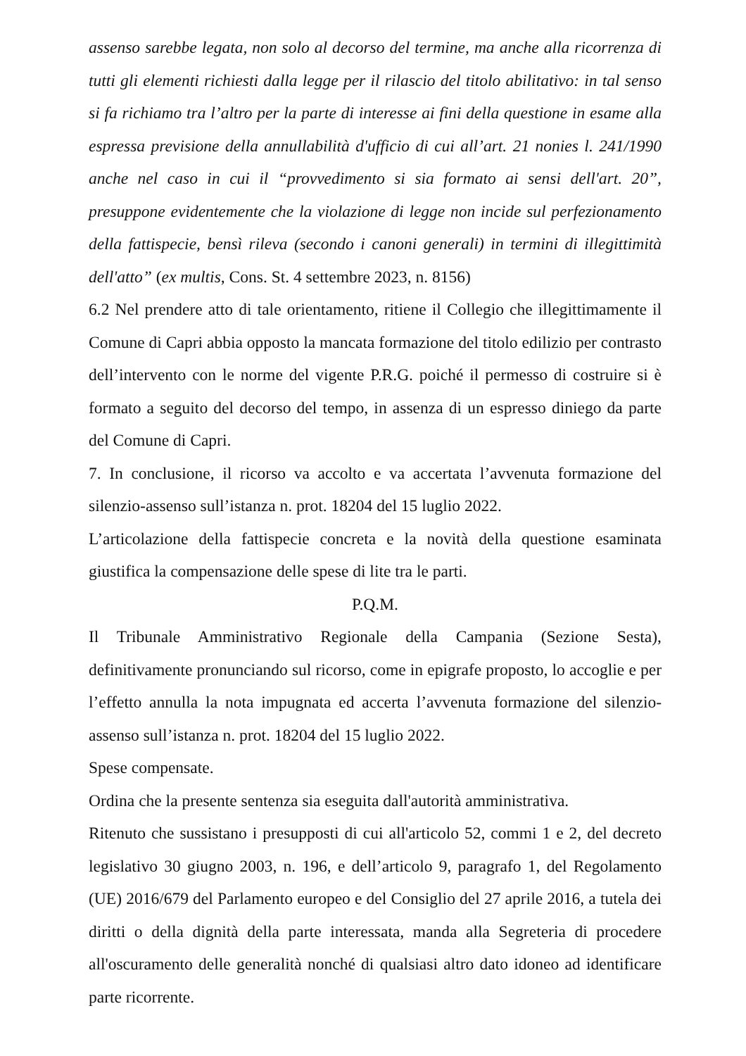assenso sarebbe legata, non solo al decorso del termine, ma anche alla ricorrenza di tutti gli elementi richiesti dalla legge per il rilascio del titolo abilitativo: in tal senso si fa richiamo tra l’altro per la parte di interesse ai fini della questione in esame alla espressa previsione della annullabilità d'ufficio di cui all’art. 21 nonies l. 241/1990 anche nel caso in cui il “provvedimento si sia formato ai sensi dell'art. 20”, presuppone evidentemente che la violazione di legge non incide sul perfezionamento della fattispecie, bensì rileva (secondo i canoni generali) in termini di illegittimità dell'atto” (ex multis, Cons. St. 4 settembre 2023, n. 8156)
6.2 Nel prendere atto di tale orientamento, ritiene il Collegio che illegittimamente il Comune di Capri abbia opposto la mancata formazione del titolo edilizio per contrasto dell’intervento con le norme del vigente P.R.G. poiché il permesso di costruire si è formato a seguito del decorso del tempo, in assenza di un espresso diniego da parte del Comune di Capri.
7. In conclusione, il ricorso va accolto e va accertata l’avvenuta formazione del silenzio-assenso sull’istanza n. prot. 18204 del 15 luglio 2022.
L’articolazione della fattispecie concreta e la novità della questione esaminata giustifica la compensazione delle spese di lite tra le parti.
P.Q.M.
Il Tribunale Amministrativo Regionale della Campania (Sezione Sesta), definitivamente pronunciando sul ricorso, come in epigrafe proposto, lo accoglie e per l’effetto annulla la nota impugnata ed accerta l’avvenuta formazione del silenzio-assenso sull’istanza n. prot. 18204 del 15 luglio 2022.
Spese compensate.
Ordina che la presente sentenza sia eseguita dall'autorità amministrativa.
Ritenuto che sussistano i presupposti di cui all'articolo 52, commi 1 e 2, del decreto legislativo 30 giugno 2003, n. 196, e dell’articolo 9, paragrafo 1, del Regolamento (UE) 2016/679 del Parlamento europeo e del Consiglio del 27 aprile 2016, a tutela dei diritti o della dignità della parte interessata, manda alla Segreteria di procedere all'oscuramento delle generalità nonché di qualsiasi altro dato idoneo ad identificare parte ricorrente.